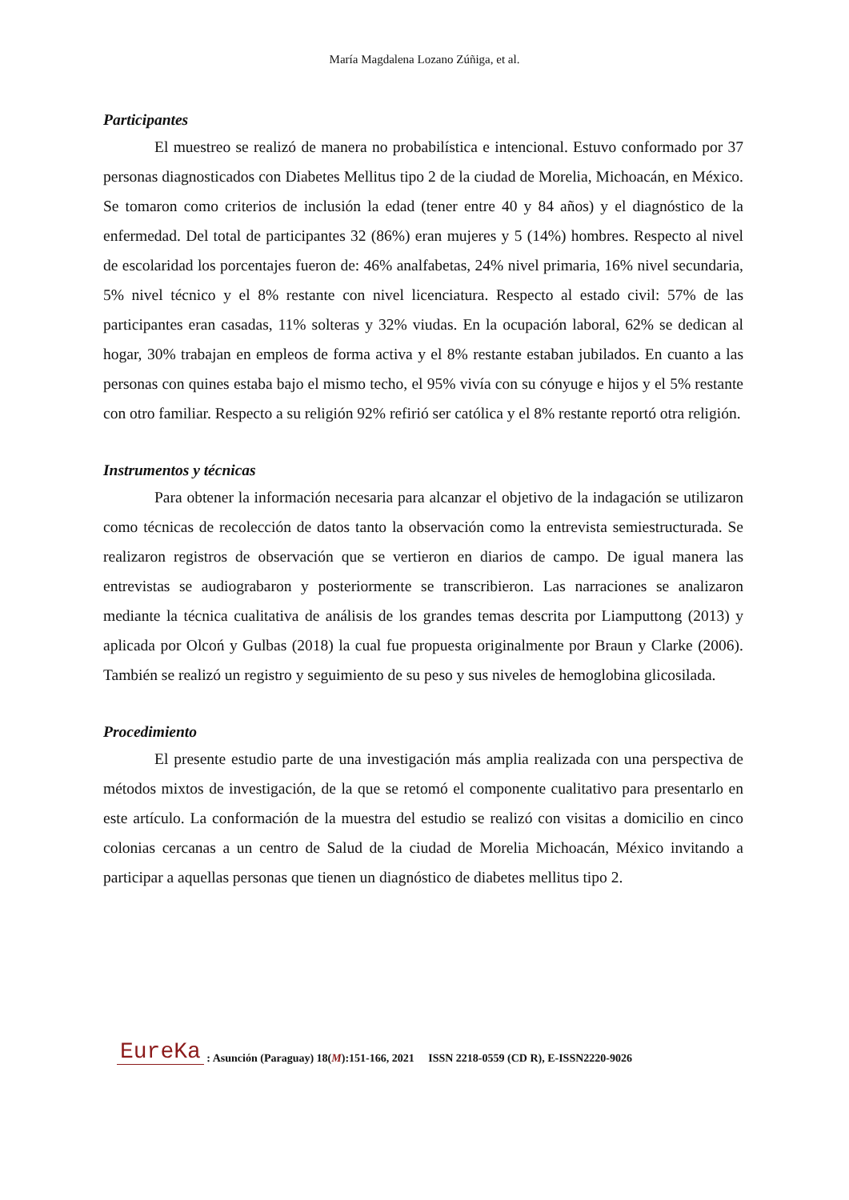María Magdalena Lozano Zúñiga, et al.
Participantes
El muestreo se realizó de manera no probabilística e intencional. Estuvo conformado por 37 personas diagnosticados con Diabetes Mellitus tipo 2 de la ciudad de Morelia, Michoacán, en México. Se tomaron como criterios de inclusión la edad (tener entre 40 y 84 años) y el diagnóstico de la enfermedad. Del total de participantes 32 (86%) eran mujeres y 5 (14%) hombres. Respecto al nivel de escolaridad los porcentajes fueron de: 46% analfabetas, 24% nivel primaria, 16% nivel secundaria, 5% nivel técnico y el 8% restante con nivel licenciatura. Respecto al estado civil: 57% de las participantes eran casadas, 11% solteras y 32% viudas. En la ocupación laboral, 62% se dedican al hogar, 30% trabajan en empleos de forma activa y el 8% restante estaban jubilados. En cuanto a las personas con quines estaba bajo el mismo techo, el 95% vivía con su cónyuge e hijos y el 5% restante con otro familiar. Respecto a su religión 92% refirió ser católica y el 8% restante reportó otra religión.
Instrumentos y técnicas
Para obtener la información necesaria para alcanzar el objetivo de la indagación se utilizaron como técnicas de recolección de datos tanto la observación como la entrevista semiestructurada. Se realizaron registros de observación que se vertieron en diarios de campo. De igual manera las entrevistas se audiograbaron y posteriormente se transcribieron. Las narraciones se analizaron mediante la técnica cualitativa de análisis de los grandes temas descrita por Liamputtong (2013) y aplicada por Olcoń y Gulbas (2018) la cual fue propuesta originalmente por Braun y Clarke (2006). También se realizó un registro y seguimiento de su peso y sus niveles de hemoglobina glicosilada.
Procedimiento
El presente estudio parte de una investigación más amplia realizada con una perspectiva de métodos mixtos de investigación, de la que se retomó el componente cualitativo para presentarlo en este artículo. La conformación de la muestra del estudio se realizó con visitas a domicilio en cinco colonias cercanas a un centro de Salud de la ciudad de Morelia Michoacán, México invitando a participar a aquellas personas que tienen un diagnóstico de diabetes mellitus tipo 2.
EureKa : Asunción (Paraguay) 18(M):151-166, 2021 ISSN 2218-0559 (CD R), E-ISSN2220-9026